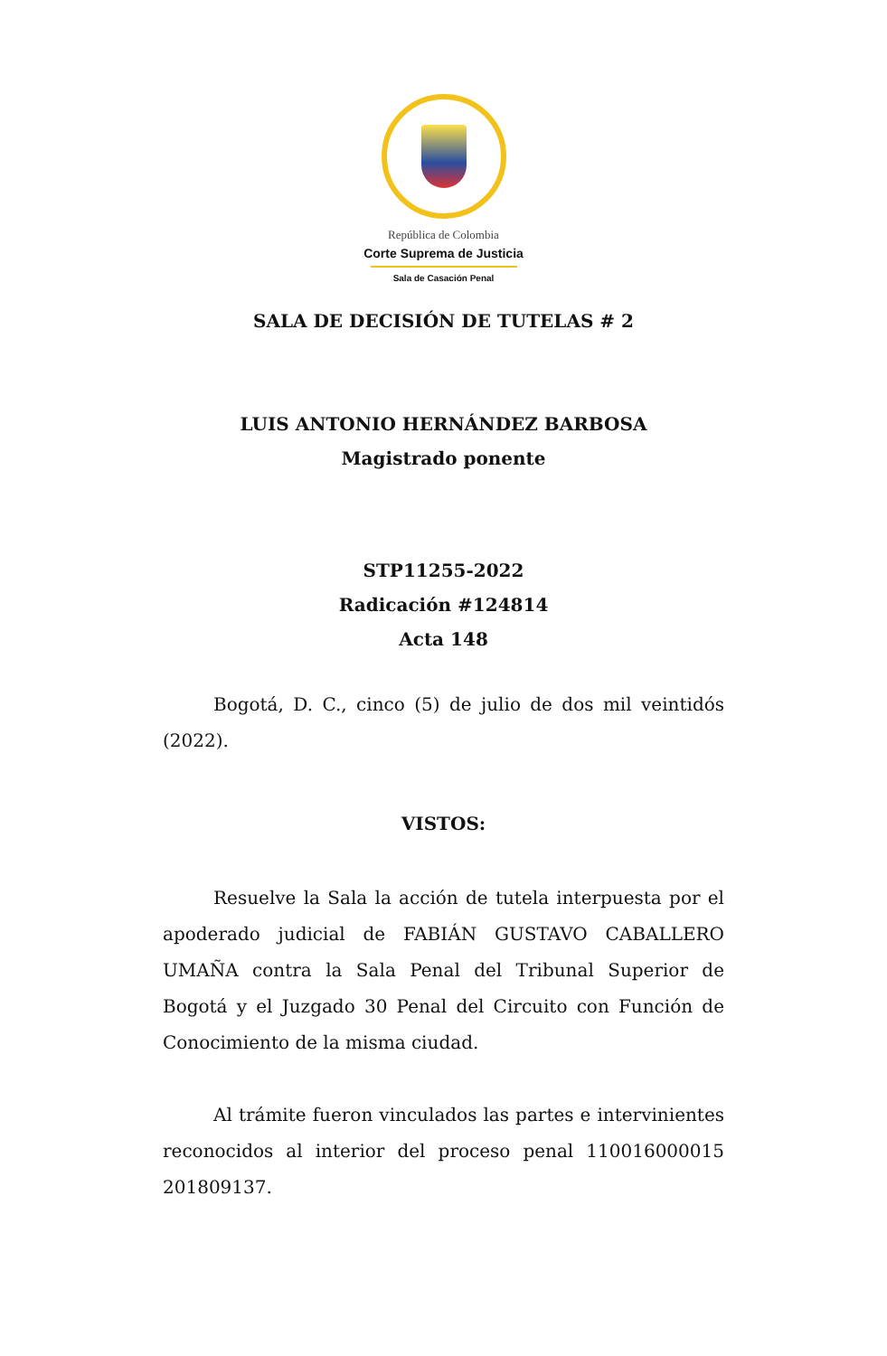República de Colombia
Corte Suprema de Justicia
Sala de Casación Penal
SALA DE DECISIÓN DE TUTELAS # 2
LUIS ANTONIO HERNÁNDEZ BARBOSA
Magistrado ponente
STP11255-2022
Radicación #124814
Acta 148
Bogotá, D. C., cinco (5) de julio de dos mil veintidós (2022).
VISTOS:
Resuelve la Sala la acción de tutela interpuesta por el apoderado judicial de FABIÁN GUSTAVO CABALLERO UMAÑA contra la Sala Penal del Tribunal Superior de Bogotá y el Juzgado 30 Penal del Circuito con Función de Conocimiento de la misma ciudad.
Al trámite fueron vinculados las partes e intervinientes reconocidos al interior del proceso penal 110016000015 201809137.